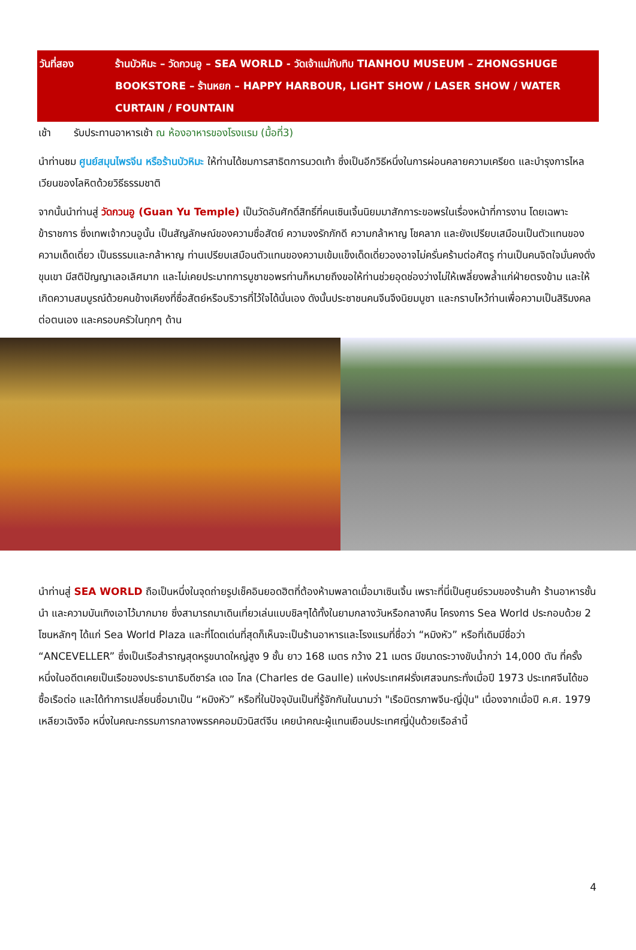วันที่สอง ร้านบัวหิมะ – วัดกวนอู – SEA WORLD - วัดเจ้าแม่ทับทิบ TIANHOU MUSEUM – ZHONGSHUGE BOOKSTORE – ร้านหยก – HAPPY HARBOUR, LIGHT SHOW / LASER SHOW / WATER CURTAIN / FOUNTAIN
เช้า รับประทานอาหารเช้า ณ ห้องอาหารของโรงแรม (มื้อที่3)
นำท่านชม ศูนย์สมุนไพรจีน หรือร้านบัวหิมะ ให้ท่านได้ชมการสาธิตการนวดเท้า ซึ่งเป็นอีกวิธีหนึ่งในการผ่อนคลายความเครียด และบำรุงการไหลเวียนของโลหิตด้วยวิธีธรรมชาติ
จากนั้นนำท่านสู่ วัดกวนอู (Guan Yu Temple) เป็นวัดอันศักดิ์สิทธิ์ที่คนเซินเจิ้นนิยมมาสักการะขอพรในเรื่องหน้าที่การงาน โดยเฉพาะข้าราชการ ซึ่งเทพเจ้ากวนอูนั้น เป็นสัญลักษณ์ของความซื่อสัตย์ ความจงรักภักดี ความกล้าหาญ โชคลาภ และยังเปรียบเสมือนเป็นตัวแทนของความเด็ดเดี่ยว เป็นธรรมและกล้าหาญ ท่านเปรียบเสมือนตัวแทนของความเข้มแข็งเด็ดเดี่ยวองอาจไม่ครั่นคร้ามต่อศัตรู ท่านเป็นคนจิตใจมั่นคงดั่งขุนเขา มีสติปัญญาเลอเลิศมาก และไม่เคยประมาทการบูชาขอพรท่านก็หมายถึงขอให้ท่านช่วยอุดช่องว่างไม่ให้เพลี่ยงพล้ำแก่ฝ่ายตรงข้าม และให้เกิดความสมบูรณ์ด้วยคนข้างเคียงที่ซื่อสัตย์หรือบริวารที่ไว้ใจได้นั่นเอง ดังนั้นประชาชนคนจีนจึงนิยมบูชา และกราบไหว้ท่านเพื่อความเป็นสิริมงคลต่อตนเอง และครอบครัวในทุกๆ ด้าน
นำท่านสู่ SEA WORLD ถือเป็นหนึ่งในจุดถ่ายรูปเช็คอินยอดฮิตที่ต้องห้ามพลาดเมื่อมาเซินเจิ้น เพราะที่นี่เป็นศูนย์รวมของร้านค้า ร้านอาหารชั้นนำ และความบันเทิงเอาไว้มากมาย ซึ่งสามารถมาเดินเที่ยวเล่นแบบชิลๆได้ทั้งในยามกลางวันหรือกลางคืน โครงการ Sea World ประกอบด้วย 2 โซนหลักๆ ได้แก่ Sea World Plaza และที่โดดเด่นที่สุดก็เห็นจะเป็นร้านอาหารและโรงแรมที่ชื่อว่า “หมิงหัว” หรือที่เดิมมีชื่อว่า “ANCEVELLER” ซึ่งเป็นเรือสำราญสุดหรูขนาดใหญ่สูง 9 ชั้น ยาว 168 เมตร กว้าง 21 เมตร มีขนาดระวางขับน้ำกว่า 14,000 ตัน ที่ครั้งหนึ่งในอดีตเคยเป็นเรือของประธานาธิบดีชาร์ล เดอ โกล (Charles de Gaulle) แห่งประเทศฝรั่งเศสจนกระทั่งเมื่อปี 1973 ประเทศจีนได้ขอซื้อเรือต่อ และได้ทำการเปลี่ยนชื่อมาเป็น “หมิงหัว” หรือที่ในปัจจุบันเป็นที่รู้จักกันในนามว่า "เรือมิตรภาพจีน-ญี่ปุ่น" เนื่องจากเมื่อปี ค.ศ. 1979 เหลียวเฉิงจือ หนึ่งในคณะกรรมการกลางพรรคคอมมิวนิสต์จีน เคยนำคณะผู้แทนเยือนประเทศญี่ปุ่นด้วยเรือลำนี้
4